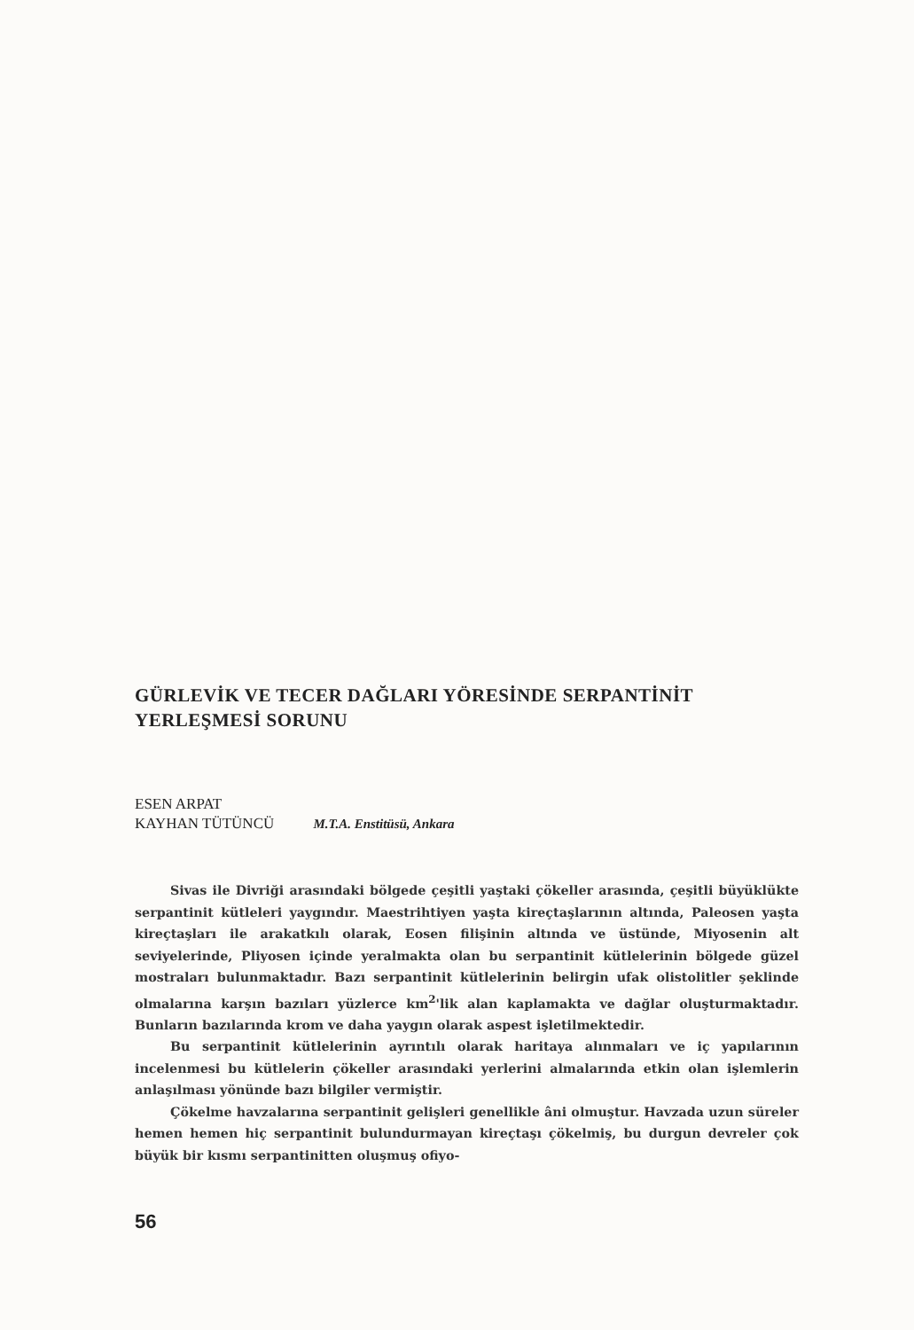GÜRLEVİK VE TECER DAĞLARI YÖRESİNDE SERPANTİNİT YERLEŞMESİ SORUNU
ESEN ARPAT
KAYHAN TÜTÜNCÜ M.T.A. Enstitüsü, Ankara
Sivas ile Divriği arasındaki bölgede çeşitli yaştaki çökeller arasında, çeşitli büyüklükte serpantinit kütleleri yaygındır. Maestrihtiyen yaşta kireçtaşlarının altında, Paleosen yaşta kireçtaşları ile arakatkılı olarak, Eosen filişinin altında ve üstünde, Miyosenin alt seviyelerinde, Pliyosen içinde yeralmakta olan bu serpantinit kütlelerinin bölgede güzel mostraları bulunmaktadır. Bazı serpantinit kütlelerinin belirgin ufak olistolitler şeklinde olmalarına karşın bazıları yüzlerce km<sup>2</sup>'lik alan kaplamakta ve dağlar oluşturmaktadır. Bunların bazılarında krom ve daha yaygın olarak aspest işletilmektedir.
Bu serpantinit kütlelerinin ayrıntılı olarak haritaya alınmaları ve iç yapılarının incelenmesi bu kütlelerin çökeller arasındaki yerlerini almalarında etkin olan işlemlerin anlaşılması yönünde bazı bilgiler vermiştir.
Çökelme havzalarına serpantinit gelişleri genellikle âni olmuştur. Havzada uzun süreler hemen hemen hiç serpantinit bulundurmayan kireçtaşı çökelmiş, bu durgun devreler çok büyük bir kısmı serpantinitten oluşmuş ofiyo-
56